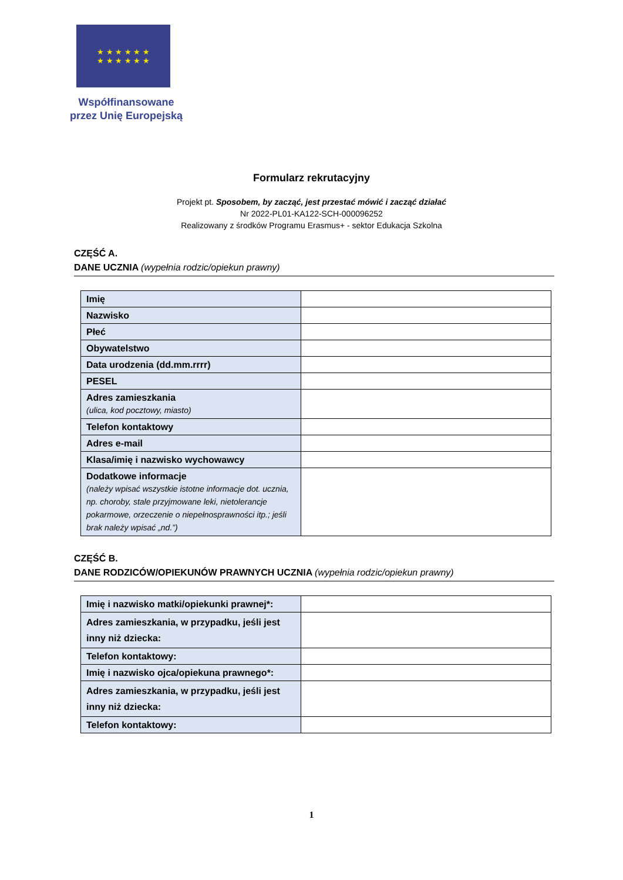★ ★ ★ ★ ★ ★
★ ★ ★ ★ ★ ★
Współfinansowane przez Unię Europejską
Formularz rekrutacyjny
Projekt pt. Sposobem, by zacząć, jest przestać mówić i zacząć działać
Nr 2022-PL01-KA122-SCH-000096252
Realizowany z środków Programu Erasmus+ - sektor Edukacja Szkolna
CZĘŚĆ A.
DANE UCZNIA (wypełnia rodzic/opiekun prawny)
| Imię | |
| Nazwisko | |
| Płeć | |
| Obywatelstwo | |
| Data urodzenia (dd.mm.rrrr) | |
| PESEL | |
| Adres zamieszkania (ulica, kod pocztowy, miasto) | |
| Telefon kontaktowy | |
| Adres e-mail | |
| Klasa/imię i nazwisko wychowawcy | |
| Dodatkowe informacje (należy wpisać wszystkie istotne informacje dot. ucznia, np. choroby, stale przyjmowane leki, nietolerancje pokarmowe, orzeczenie o niepełnosprawności itp.; jeśli brak należy wpisać „nd.”) | |
CZĘŚĆ B.
DANE RODZICÓW/OPIEKUNÓW PRAWNYCH UCZNIA (wypełnia rodzic/opiekun prawny)
| Imię i nazwisko matki/opiekunki prawnej*: | |
| Adres zamieszkania, w przypadku, jeśli jest inny niż dziecka: | |
| Telefon kontaktowy: | |
| Imię i nazwisko ojca/opiekuna prawnego*: | |
| Adres zamieszkania, w przypadku, jeśli jest inny niż dziecka: | |
| Telefon kontaktowy: | |
1